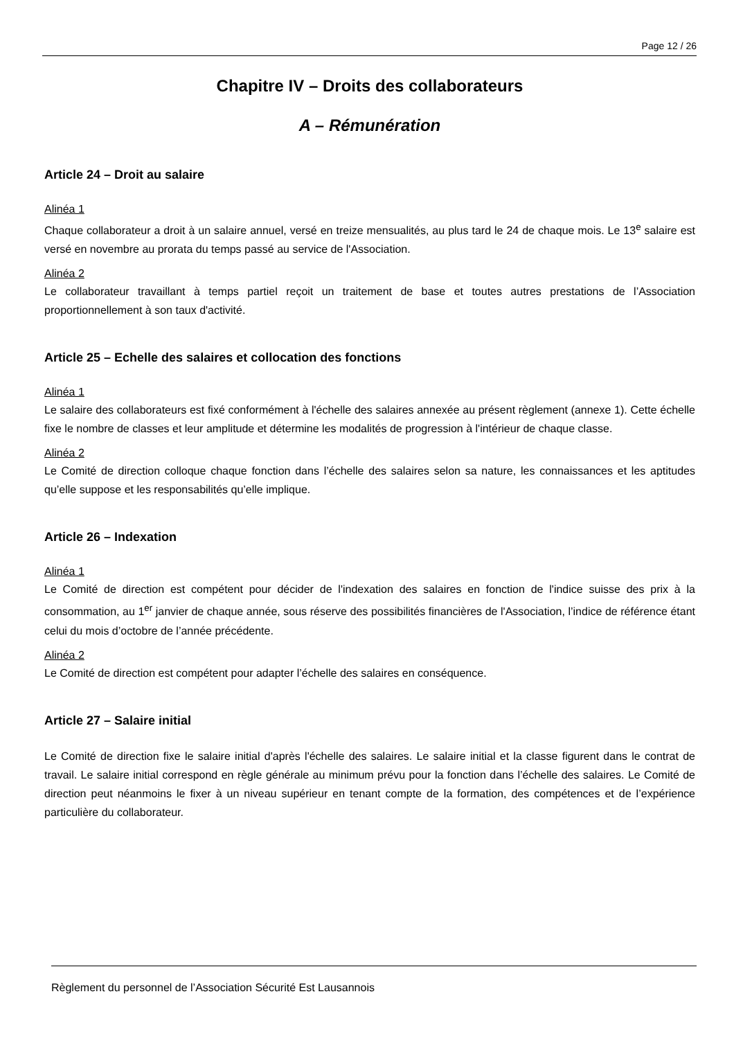Page 12 / 26
Chapitre IV – Droits des collaborateurs
A – Rémunération
Article 24 – Droit au salaire
Alinéa 1
Chaque collaborateur a droit à un salaire annuel, versé en treize mensualités, au plus tard le 24 de chaque mois. Le 13<sup>e</sup> salaire est versé en novembre au prorata du temps passé au service de l'Association.
Alinéa 2
Le collaborateur travaillant à temps partiel reçoit un traitement de base et toutes autres prestations de l’Association proportionnellement à son taux d'activité.
Article 25 – Echelle des salaires et collocation des fonctions
Alinéa 1
Le salaire des collaborateurs est fixé conformément à l'échelle des salaires annexée au présent règlement (annexe 1). Cette échelle fixe le nombre de classes et leur amplitude et détermine les modalités de progression à l'intérieur de chaque classe.
Alinéa 2
Le Comité de direction colloque chaque fonction dans l’échelle des salaires selon sa nature, les connaissances et les aptitudes qu’elle suppose et les responsabilités qu’elle implique.
Article 26 – Indexation
Alinéa 1
Le Comité de direction est compétent pour décider de l'indexation des salaires en fonction de l'indice suisse des prix à la consommation, au 1<sup>er</sup> janvier de chaque année, sous réserve des possibilités financières de l'Association, l’indice de référence étant celui du mois d’octobre de l’année précédente.
Alinéa 2
Le Comité de direction est compétent pour adapter l’échelle des salaires en conséquence.
Article 27 – Salaire initial
Le Comité de direction fixe le salaire initial d'après l'échelle des salaires. Le salaire initial et la classe figurent dans le contrat de travail. Le salaire initial correspond en règle générale au minimum prévu pour la fonction dans l’échelle des salaires. Le Comité de direction peut néanmoins le fixer à un niveau supérieur en tenant compte de la formation, des compétences et de l’expérience particulière du collaborateur.
Règlement du personnel de l’Association Sécurité Est Lausannois